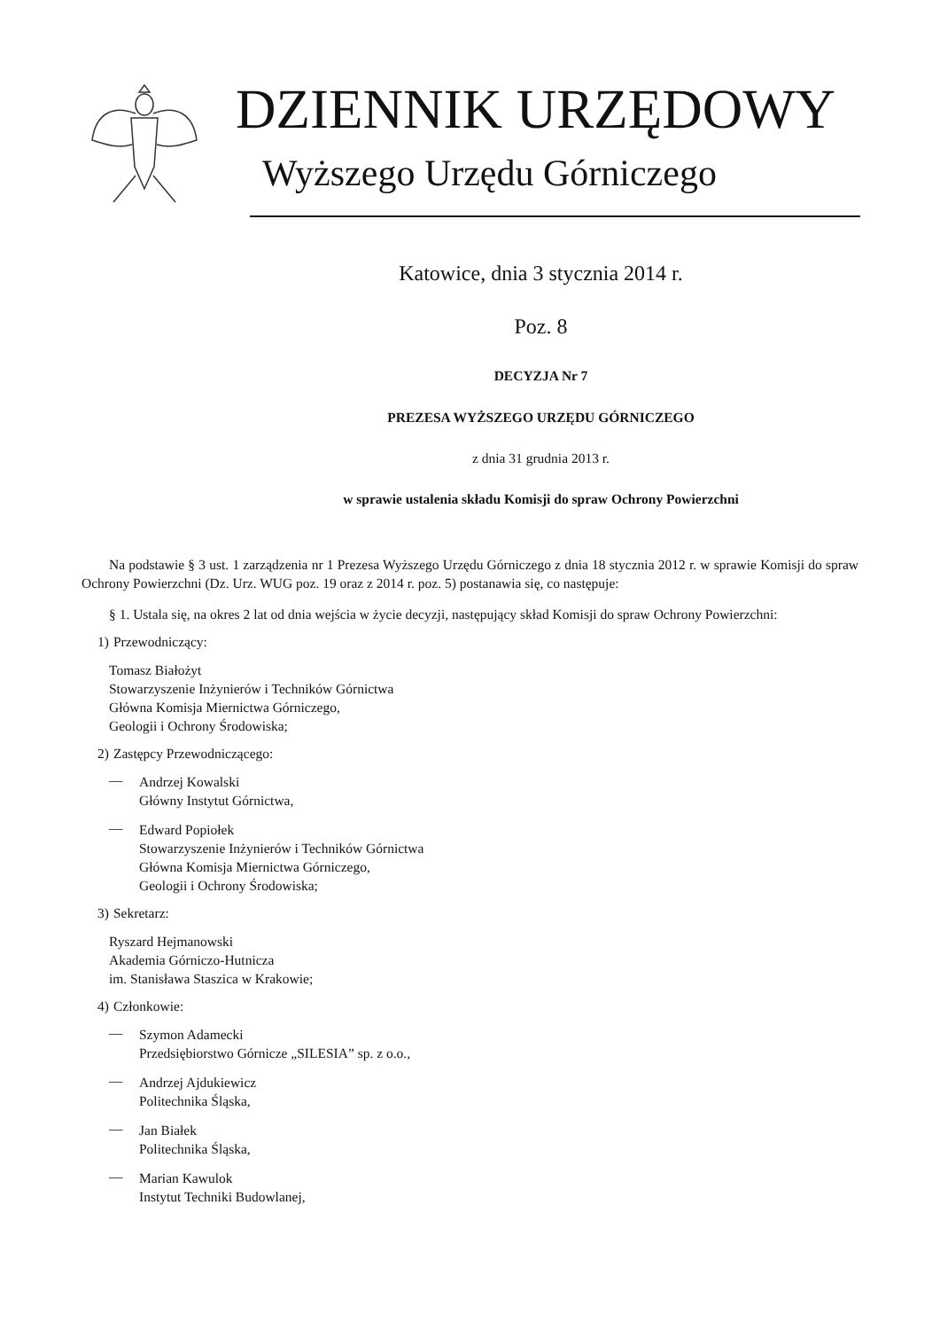DZIENNIK URZĘDOWY
Wyższego Urzędu Górniczego
Katowice, dnia 3 stycznia 2014 r.
Poz. 8
DECYZJA Nr 7
PREZESA WYŻSZEGO URZĘDU GÓRNICZEGO
z dnia 31 grudnia 2013 r.
w sprawie ustalenia składu Komisji do spraw Ochrony Powierzchni
Na podstawie § 3 ust. 1 zarządzenia nr 1 Prezesa Wyższego Urzędu Górniczego z dnia 18 stycznia 2012 r. w sprawie Komisji do spraw Ochrony Powierzchni (Dz. Urz. WUG poz. 19 oraz z 2014 r. poz. 5) postanawia się, co następuje:
§ 1. Ustala się, na okres 2 lat od dnia wejścia w życie decyzji, następujący skład Komisji do spraw Ochrony Powierzchni:
1) Przewodniczący:
Tomasz Białożyt
Stowarzyszenie Inżynierów i Techników Górnictwa
Główna Komisja Miernictwa Górniczego,
Geologii i Ochrony Środowiska;
2) Zastępcy Przewodniczącego:
—
Andrzej Kowalski
Główny Instytut Górnictwa,
—
Edward Popiołek
Stowarzyszenie Inżynierów i Techników Górnictwa
Główna Komisja Miernictwa Górniczego,
Geologii i Ochrony Środowiska;
3) Sekretarz:
Ryszard Hejmanowski
Akademia Górniczo-Hutnicza
im. Stanisława Staszica w Krakowie;
4) Członkowie:
—
Szymon Adamecki
Przedsiębiorstwo Górnicze „SILESIA” sp. z o.o.,
—
Andrzej Ajdukiewicz
Politechnika Śląska,
—
Jan Białek
Politechnika Śląska,
—
Marian Kawulok
Instytut Techniki Budowlanej,